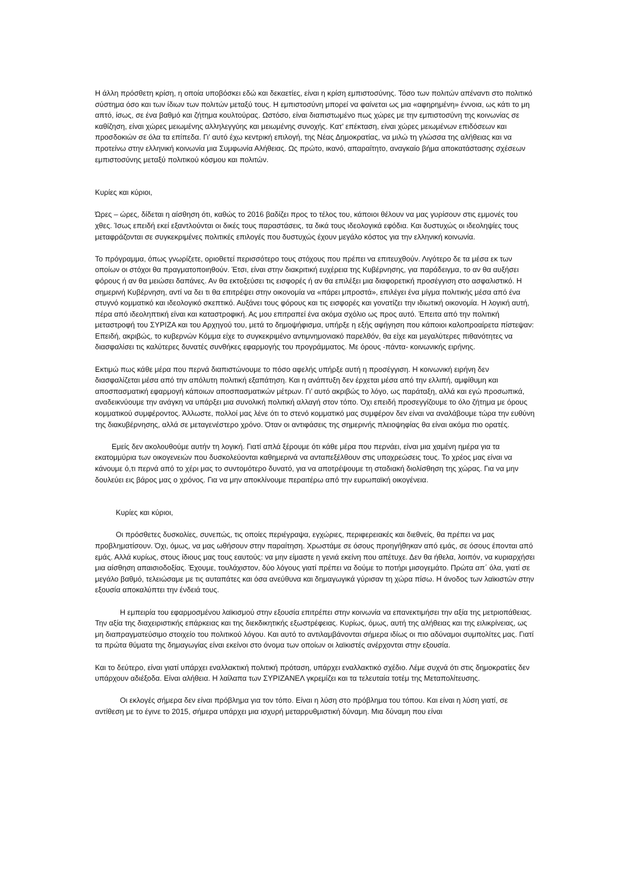Η άλλη πρόσθετη κρίση, η οποία υποβόσκει εδώ και δεκαετίες, είναι η κρίση εμπιστοσύνης. Τόσο των πολιτών απέναντι στο πολιτικό σύστημα όσο και των ίδιων των πολιτών μεταξύ τους. Η εμπιστοσύνη μπορεί να φαίνεται ως μια «αφηρημένη» έννοια, ως κάτι το μη απτό, ίσως, σε ένα βαθμό και ζήτημα κουλτούρας. Ωστόσο, είναι διαπιστωμένο πως χώρες με την εμπιστοσύνη της κοινωνίας σε καθίζηση, είναι χώρες μειωμένης αλληλεγγύης και μειωμένης συνοχής. Κατ’ επέκταση, είναι χώρες μειωμένων επιδόσεων και προσδοκιών σε όλα τα επίπεδα. Γι’ αυτό έχω κεντρική επιλογή, της Νέας Δημοκρατίας, να μιλώ τη γλώσσα της αλήθειας και να προτείνω στην ελληνική κοινωνία μια Συμφωνία Αλήθειας. Ως πρώτο, ικανό, απαραίτητο, αναγκαίο βήμα αποκατάστασης σχέσεων εμπιστοσύνης μεταξύ πολιτικού κόσμου και πολιτών.
Κυρίες και κύριοι,
Ώρες – ώρες, δίδεται η αίσθηση ότι, καθώς το 2016 βαδίζει προς το τέλος του, κάποιοι θέλουν να μας γυρίσουν στις εμμονές του χθες. Ίσως επειδή εκεί εξαντλούνται οι δικές τους παραστάσεις, τα δικά τους ιδεολογικά εφόδια. Και δυστυχώς οι ιδεοληψίες τους μεταφράζονται σε συγκεκριμένες πολιτικές επιλογές που δυστυχώς έχουν μεγάλο κόστος για την ελληνική κοινωνία.
Το πρόγραμμα, όπως γνωρίζετε, οριοθετεί περισσότερο τους στόχους που πρέπει να επιτευχθούν. Λιγότερο δε τα μέσα εκ των οποίων οι στόχοι θα πραγματοποιηθούν. Έτσι, είναι στην διακριτική ευχέρεια της Κυβέρνησης, για παράδειγμα, το αν θα αυξήσει φόρους ή αν θα μειώσει δαπάνες. Αν θα εκτοξεύσει τις εισφορές ή αν θα επιλέξει μια διαφορετική προσέγγιση στο ασφαλιστικό. Η σημερινή Κυβέρνηση, αντί να δει τι θα επιτρέψει στην οικονομία να «πάρει μπροστά», επιλέγει ένα μίγμα πολιτικής μέσα από ένα στυγνό κομματικό και ιδεολογικό σκεπτικό. Αυξάνει τους φόρους και τις εισφορές και γονατίζει την ιδιωτική οικονομία. Η λογική αυτή, πέρα από ιδεοληπτική είναι και καταστροφική. Ας μου επιτραπεί ένα ακόμα σχόλιο ως προς αυτό. Έπειτα από την πολιτική μεταστροφή του ΣΥΡΙΖΑ και του Αρχηγού του, μετά το δημοψήφισμα, υπήρξε η εξής αφήγηση που κάποιοι καλοπροαίρετα πίστεψαν: Επειδή, ακριβώς, το κυβερνών Κόμμα είχε το συγκεκριμένο αντιμνημονιακό παρελθόν, θα είχε και μεγαλύτερες πιθανότητες να διασφαλίσει τις καλύτερες δυνατές συνθήκες εφαρμογής του προγράμματος. Με όρους -πάντα- κοινωνικής ειρήνης.
Εκτιμώ πως κάθε μέρα που περνά διαπιστώνουμε το πόσο αφελής υπήρξε αυτή η προσέγγιση. Η κοινωνική ειρήνη δεν διασφαλίζεται μέσα από την απόλυτη πολιτική εξαπάτηση. Και η ανάπτυξη δεν έρχεται μέσα από την ελλιπή, αμφίθυμη και αποσπασματική εφαρμογή κάποιων αποσπασματικών μέτρων. Γι’ αυτό ακριβώς το λόγο, ως παράταξη, αλλά και εγώ προσωπικά, αναδεικνύουμε την ανάγκη να υπάρξει μια συνολική πολιτική αλλαγή στον τόπο. Όχι επειδή προσεγγίζουμε το όλο ζήτημα με όρους κομματικού συμφέροντος. Άλλωστε, πολλοί μας λένε ότι το στενό κομματικό μας συμφέρον δεν είναι να αναλάβουμε τώρα την ευθύνη της διακυβέρνησης, αλλά σε μεταγενέστερο χρόνο. Όταν οι αντιφάσεις της σημερινής πλειοψηφίας θα είναι ακόμα πιο ορατές.
Εμείς δεν ακολουθούμε αυτήν τη λογική. Γιατί απλά ξέρουμε ότι κάθε μέρα που περνάει, είναι μια χαμένη ημέρα για τα εκατομμύρια των οικογενειών που δυσκολεύονται καθημερινά να ανταπεξέλθουν στις υποχρεώσεις τους. Το χρέος μας είναι να κάνουμε ό,τι περνά από το χέρι μας το συντομότερο δυνατό, για να αποτρέψουμε τη σταδιακή διολίσθηση της χώρας. Για να μην δουλεύει εις βάρος μας ο χρόνος. Για να μην αποκλίνουμε περαιτέρω από την ευρωπαϊκή οικογένεια.
Κυρίες και κύριοι,
Οι πρόσθετες δυσκολίες, συνεπώς, τις οποίες περιέγραψα, εγχώριες, περιφερειακές και διεθνείς, θα πρέπει να μας προβληματίσουν. Όχι, όμως, να μας ωθήσουν στην παραίτηση. Χρωστάμε σε όσους προηγήθηκαν από εμάς, σε όσους έπονται από εμάς. Αλλά κυρίως, στους ίδιους μας τους εαυτούς: να μην είμαστε η γενιά εκείνη που απέτυχε. Δεν θα ήθελα, λοιπόν, να κυριαρχήσει μια αίσθηση απαισιοδοξίας. Έχουμε, τουλάχιστον, δύο λόγους γιατί πρέπει να δούμε το ποτήρι μισογεμάτο. Πρώτα απ΄ όλα, γιατί σε μεγάλο βαθμό, τελειώσαμε με τις αυταπάτες και όσα ανεύθυνα και δημαγωγικά γύρισαν τη χώρα πίσω. Η άνοδος των λαϊκιστών στην εξουσία αποκαλύπτει την ένδειά τους.
Η εμπειρία του εφαρμοσμένου λαϊκισμού στην εξουσία επιτρέπει στην κοινωνία να επανεκτιμήσει την αξία της μετριοπάθειας. Την αξία της διαχειριστικής επάρκειας και της διεκδικητικής εξωστρέφειας. Κυρίως, όμως, αυτή της αλήθειας και της ειλικρίνειας, ως μη διαπραγματεύσιμο στοιχείο του πολιτικού λόγου. Και αυτό το αντιλαμβάνονται σήμερα ιδίως οι πιο αδύναμοι συμπολίτες μας. Γιατί τα πρώτα θύματα της δημαγωγίας είναι εκείνοι στο όνομα των οποίων οι λαϊκιστές ανέρχονται στην εξουσία.
Και το δεύτερο, είναι γιατί υπάρχει εναλλακτική πολιτική πρόταση, υπάρχει εναλλακτικό σχέδιο. Λέμε συχνά ότι στις δημοκρατίες δεν υπάρχουν αδιέξοδα. Είναι αλήθεια. Η λαίλαπα των ΣΥΡΙΖΑΝΕΛ γκρεμίζει και τα τελευταία τοτέμ της Μεταπολίτευσης.
Οι εκλογές σήμερα δεν είναι πρόβλημα για τον τόπο. Είναι η λύση στο πρόβλημα του τόπου. Και είναι η λύση γιατί, σε αντίθεση με το έγινε το 2015, σήμερα υπάρχει μια ισχυρή μεταρρυθμιστική δύναμη. Μια δύναμη που είναι